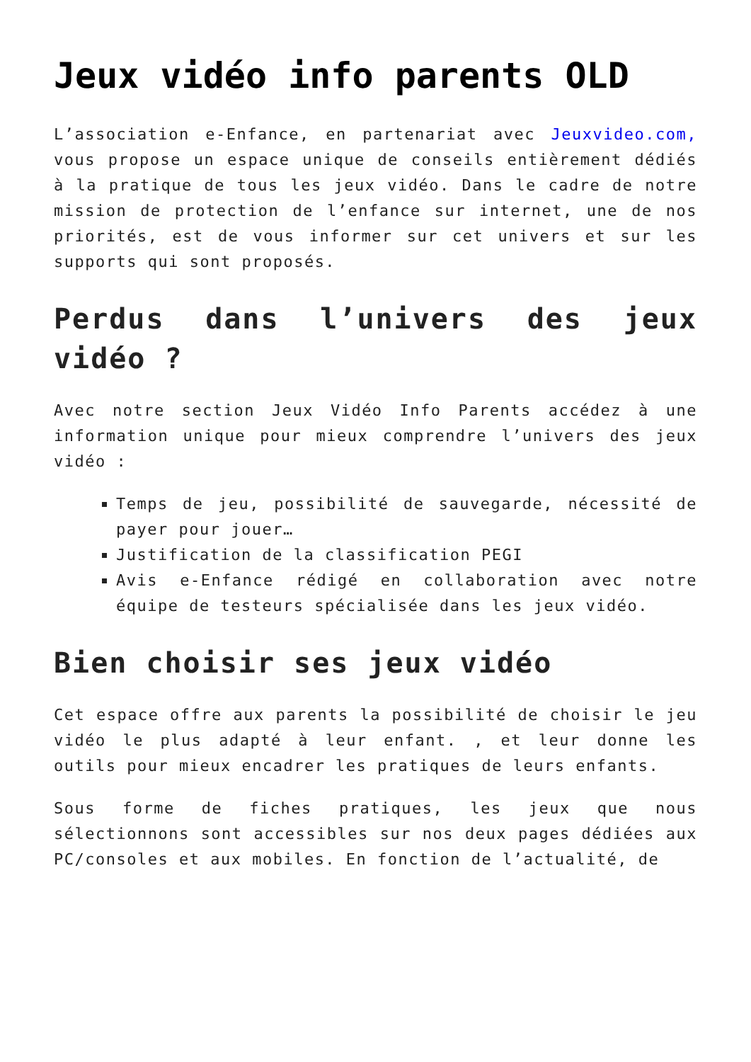Jeux vidéo info parents OLD
L’association e-Enfance, en partenariat avec Jeuxvideo.com, vous propose un espace unique de conseils entièrement dédiés à la pratique de tous les jeux vidéo. Dans le cadre de notre mission de protection de l’enfance sur internet, une de nos priorités, est de vous informer sur cet univers et sur les supports qui sont proposés.
Perdus dans l’univers des jeux vidéo ?
Avec notre section Jeux Vidéo Info Parents accédez à une information unique pour mieux comprendre l’univers des jeux vidéo :
Temps de jeu, possibilité de sauvegarde, nécessité de payer pour jouer…
Justification de la classification PEGI
Avis e-Enfance rédigé en collaboration avec notre équipe de testeurs spécialisée dans les jeux vidéo.
Bien choisir ses jeux vidéo
Cet espace offre aux parents la possibilité de choisir le jeu vidéo le plus adapté à leur enfant. , et leur donne les outils pour mieux encadrer les pratiques de leurs enfants.
Sous forme de fiches pratiques, les jeux que nous sélectionnons sont accessibles sur nos deux pages dédiées aux PC/consoles et aux mobiles. En fonction de l’actualité, de